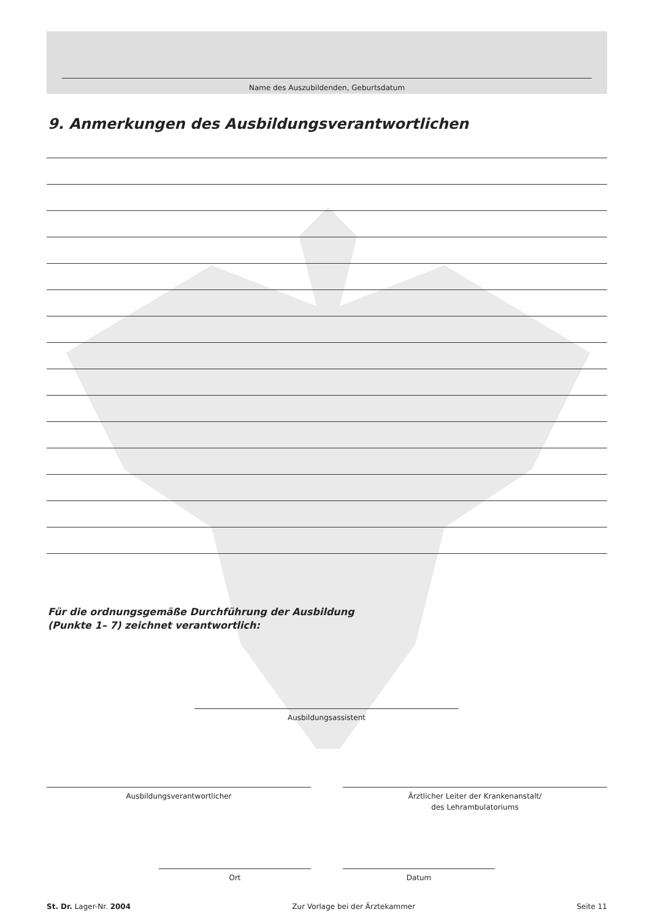Name des Auszubildenden, Geburtsdatum
9. Anmerkungen des Ausbildungsverantwortlichen
Für die ordnungsgemäße Durchführung der Ausbildung
(Punkte 1– 7) zeichnet verantwortlich:
Ausbildungsassistent
Ausbildungsverantwortlicher
Ärztlicher Leiter der Krankenanstalt/
des Lehrambulatoriums
Ort Datum
St. Dr. Lager-Nr. 2004 Zur Vorlage bei der Ärztekammer Seite 11